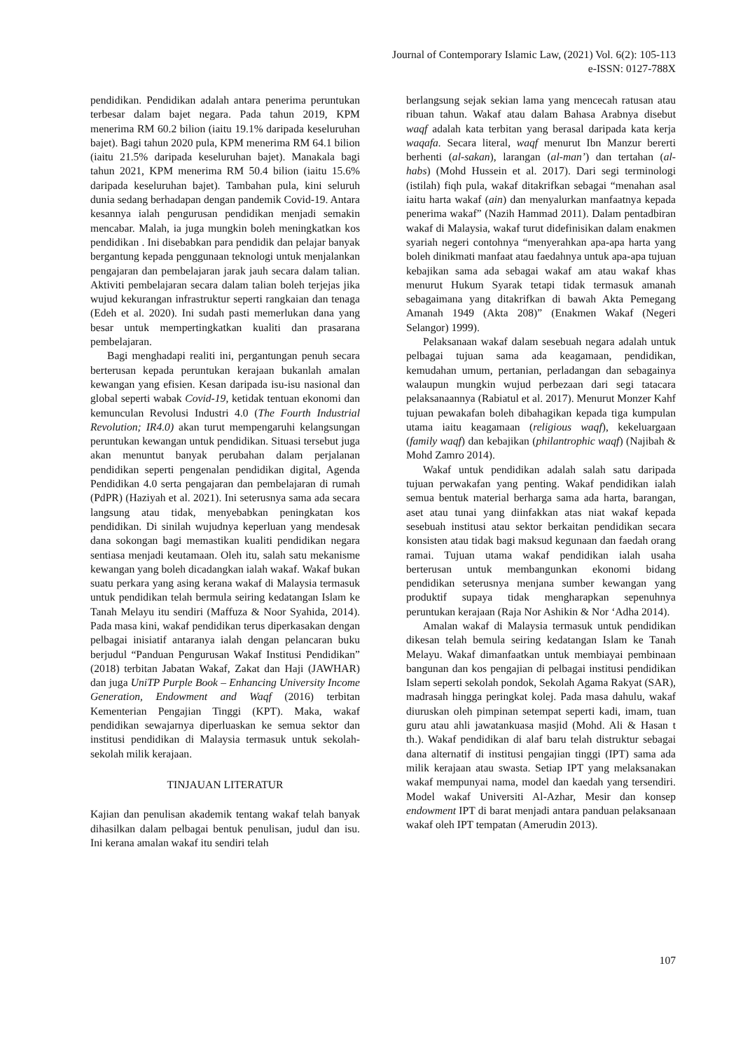Journal of Contemporary Islamic Law, (2021) Vol. 6(2): 105-113
e-ISSN: 0127-788X
pendidikan. Pendidikan adalah antara penerima peruntukan terbesar dalam bajet negara. Pada tahun 2019, KPM menerima RM 60.2 bilion (iaitu 19.1% daripada keseluruhan bajet). Bagi tahun 2020 pula, KPM menerima RM 64.1 bilion (iaitu 21.5% daripada keseluruhan bajet). Manakala bagi tahun 2021, KPM menerima RM 50.4 bilion (iaitu 15.6% daripada keseluruhan bajet). Tambahan pula, kini seluruh dunia sedang berhadapan dengan pandemik Covid-19. Antara kesannya ialah pengurusan pendidikan menjadi semakin mencabar. Malah, ia juga mungkin boleh meningkatkan kos pendidikan . Ini disebabkan para pendidik dan pelajar banyak bergantung kepada penggunaan teknologi untuk menjalankan pengajaran dan pembelajaran jarak jauh secara dalam talian. Aktiviti pembelajaran secara dalam talian boleh terjejas jika wujud kekurangan infrastruktur seperti rangkaian dan tenaga (Edeh et al. 2020). Ini sudah pasti memerlukan dana yang besar untuk mempertingkatkan kualiti dan prasarana pembelajaran.
Bagi menghadapi realiti ini, pergantungan penuh secara berterusan kepada peruntukan kerajaan bukanlah amalan kewangan yang efisien. Kesan daripada isu-isu nasional dan global seperti wabak Covid-19, ketidak tentuan ekonomi dan kemunculan Revolusi Industri 4.0 (The Fourth Industrial Revolution; IR4.0) akan turut mempengaruhi kelangsungan peruntukan kewangan untuk pendidikan. Situasi tersebut juga akan menuntut banyak perubahan dalam perjalanan pendidikan seperti pengenalan pendidikan digital, Agenda Pendidikan 4.0 serta pengajaran dan pembelajaran di rumah (PdPR) (Haziyah et al. 2021). Ini seterusnya sama ada secara langsung atau tidak, menyebabkan peningkatan kos pendidikan. Di sinilah wujudnya keperluan yang mendesak dana sokongan bagi memastikan kualiti pendidikan negara sentiasa menjadi keutamaan. Oleh itu, salah satu mekanisme kewangan yang boleh dicadangkan ialah wakaf. Wakaf bukan suatu perkara yang asing kerana wakaf di Malaysia termasuk untuk pendidikan telah bermula seiring kedatangan Islam ke Tanah Melayu itu sendiri (Maffuza & Noor Syahida, 2014). Pada masa kini, wakaf pendidikan terus diperkasakan dengan pelbagai inisiatif antaranya ialah dengan pelancaran buku berjudul “Panduan Pengurusan Wakaf Institusi Pendidikan” (2018) terbitan Jabatan Wakaf, Zakat dan Haji (JAWHAR) dan juga UniTP Purple Book – Enhancing University Income Generation, Endowment and Waqf (2016) terbitan Kementerian Pengajian Tinggi (KPT). Maka, wakaf pendidikan sewajarnya diperluaskan ke semua sektor dan institusi pendidikan di Malaysia termasuk untuk sekolah-sekolah milik kerajaan.
TINJAUAN LITERATUR
Kajian dan penulisan akademik tentang wakaf telah banyak dihasilkan dalam pelbagai bentuk penulisan, judul dan isu. Ini kerana amalan wakaf itu sendiri telah
berlangsung sejak sekian lama yang mencecah ratusan atau ribuan tahun. Wakaf atau dalam Bahasa Arabnya disebut waqf adalah kata terbitan yang berasal daripada kata kerja waqafa. Secara literal, waqf menurut Ibn Manzur bererti berhenti (al-sakan), larangan (al-man’) dan tertahan (al-habs) (Mohd Hussein et al. 2017). Dari segi terminologi (istilah) fiqh pula, wakaf ditakrifkan sebagai “menahan asal iaitu harta wakaf (ain) dan menyalurkan manfaatnya kepada penerima wakaf” (Nazih Hammad 2011). Dalam pentadbiran wakaf di Malaysia, wakaf turut didefinisikan dalam enakmen syariah negeri contohnya “menyerahkan apa-apa harta yang boleh dinikmati manfaat atau faedahnya untuk apa-apa tujuan kebajikan sama ada sebagai wakaf am atau wakaf khas menurut Hukum Syarak tetapi tidak termasuk amanah sebagaimana yang ditakrifkan di bawah Akta Pemegang Amanah 1949 (Akta 208)” (Enakmen Wakaf (Negeri Selangor) 1999).
Pelaksanaan wakaf dalam sesebuah negara adalah untuk pelbagai tujuan sama ada keagamaan, pendidikan, kemudahan umum, pertanian, perladangan dan sebagainya walaupun mungkin wujud perbezaan dari segi tatacara pelaksanaannya (Rabiatul et al. 2017). Menurut Monzer Kahf tujuan pewakafan boleh dibahagikan kepada tiga kumpulan utama iaitu keagamaan (religious waqf), kekeluargaan (family waqf) dan kebajikan (philantrophic waqf) (Najibah & Mohd Zamro 2014).
Wakaf untuk pendidikan adalah salah satu daripada tujuan perwakafan yang penting. Wakaf pendidikan ialah semua bentuk material berharga sama ada harta, barangan, aset atau tunai yang diinfakkan atas niat wakaf kepada sesebuah institusi atau sektor berkaitan pendidikan secara konsisten atau tidak bagi maksud kegunaan dan faedah orang ramai. Tujuan utama wakaf pendidikan ialah usaha berterusan untuk membangunkan ekonomi bidang pendidikan seterusnya menjana sumber kewangan yang produktif supaya tidak mengharapkan sepenuhnya peruntukan kerajaan (Raja Nor Ashikin & Nor ‘Adha 2014).
Amalan wakaf di Malaysia termasuk untuk pendidikan dikesan telah bemula seiring kedatangan Islam ke Tanah Melayu. Wakaf dimanfaatkan untuk membiayai pembinaan bangunan dan kos pengajian di pelbagai institusi pendidikan Islam seperti sekolah pondok, Sekolah Agama Rakyat (SAR), madrasah hingga peringkat kolej. Pada masa dahulu, wakaf diuruskan oleh pimpinan setempat seperti kadi, imam, tuan guru atau ahli jawatankuasa masjid (Mohd. Ali & Hasan t th.). Wakaf pendidikan di alaf baru telah distruktur sebagai dana alternatif di institusi pengajian tinggi (IPT) sama ada milik kerajaan atau swasta. Setiap IPT yang melaksanakan wakaf mempunyai nama, model dan kaedah yang tersendiri. Model wakaf Universiti Al-Azhar, Mesir dan konsep endowment IPT di barat menjadi antara panduan pelaksanaan wakaf oleh IPT tempatan (Amerudin 2013).
107